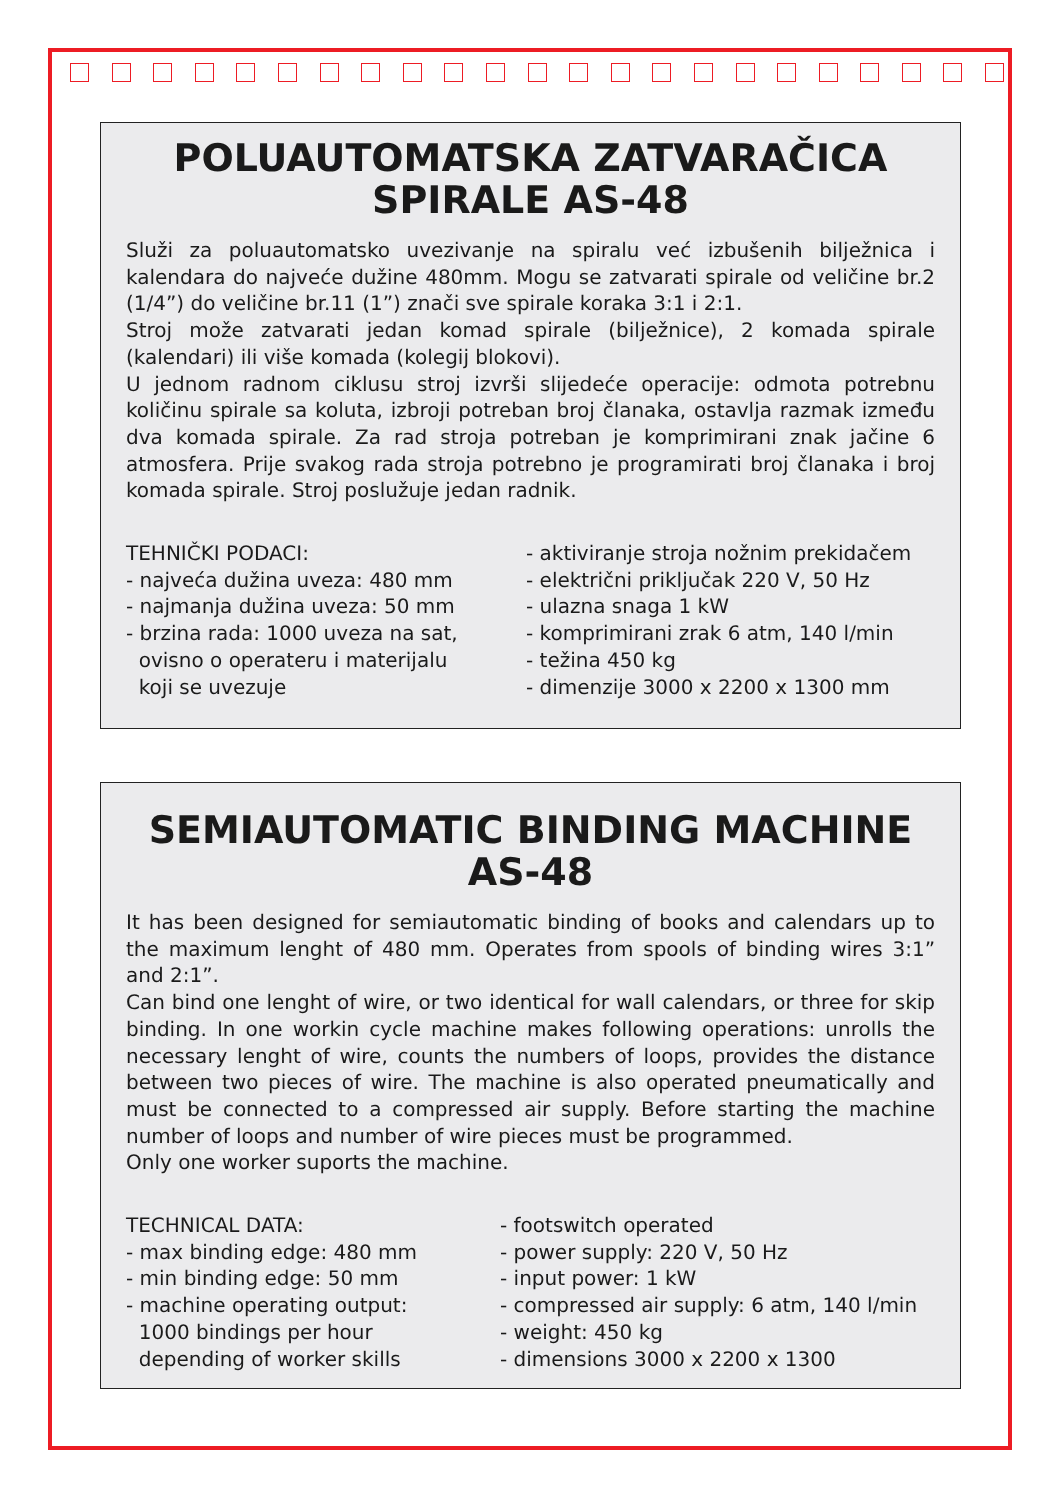POLUAUTOMATSKA ZATVARAČICA
SPIRALE AS-48
Služi za poluautomatsko uvezivanje na spiralu već izbušenih bilježnica i kalendara do najveće dužine 480mm. Mogu se zatvarati spirale od veličine br.2 (1/4”) do veličine br.11 (1”) znači sve spirale koraka 3:1 i 2:1.
Stroj može zatvarati jedan komad spirale (bilježnice), 2 komada spirale (kalendari) ili više komada (kolegij blokovi).
U jednom radnom ciklusu stroj izvrši slijedeće operacije: odmota potrebnu količinu spirale sa koluta, izbroji potreban broj članaka, ostavlja razmak između dva komada spirale. Za rad stroja potreban je komprimirani znak jačine 6 atmosfera. Prije svakog rada stroja potrebno je programirati broj članaka i broj komada spirale. Stroj poslužuje jedan radnik.
TEHNIČKI PODACI: - najveća dužina uveza: 480 mm - najmanja dužina uveza: 50 mm - brzina rada: 1000 uveza na sat, ovisno o operateru i materijalu koji se uvezuje
- aktiviranje stroja nožnim prekidačem - električni priključak 220 V, 50 Hz - ulazna snaga 1 kW - komprimirani zrak 6 atm, 140 l/min - težina 450 kg - dimenzije 3000 x 2200 x 1300 mm
SEMIAUTOMATIC BINDING MACHINE
AS-48
It has been designed for semiautomatic binding of books and calendars up to the maximum lenght of 480 mm. Operates from spools of binding wires 3:1” and 2:1”.
Can bind one lenght of wire, or two identical for wall calendars, or three for skip binding. In one workin cycle machine makes following operations: unrolls the necessary lenght of wire, counts the numbers of loops, provides the distance between two pieces of wire. The machine is also operated pneumatically and must be connected to a compressed air supply. Before starting the machine number of loops and number of wire pieces must be programmed.
Only one worker suports the machine.
TECHNICAL DATA: - max binding edge: 480 mm - min binding edge: 50 mm - machine operating output: 1000 bindings per hour depending of worker skills
- footswitch operated - power supply: 220 V, 50 Hz - input power: 1 kW - compressed air supply: 6 atm, 140 l/min - weight: 450 kg - dimensions 3000 x 2200 x 1300